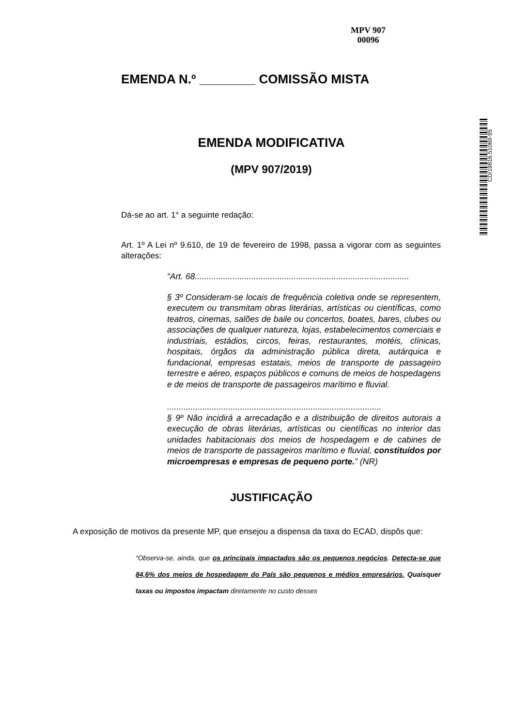MPV 907
00096
CD/19816.51069-95
EMENDA N.º ________ COMISSÃO MISTA
EMENDA MODIFICATIVA
(MPV 907/2019)
Dá-se ao art. 1° a seguinte redação:
Art. 1º A Lei nº 9.610, de 19 de fevereiro de 1998, passa a vigorar com as seguintes alterações:
“Art. 68...........................................................................................
§ 3º Consideram-se locais de frequência coletiva onde se representem, executem ou transmitam obras literárias, artísticas ou científicas, como teatros, cinemas, salões de baile ou concertos, boates, bares, clubes ou associações de qualquer natureza, lojas, estabelecimentos comerciais e industriais, estádios, circos, feiras, restaurantes, motéis, clínicas, hospitais, órgãos da administração pública direta, autárquica e fundacional, empresas estatais, meios de transporte de passageiro terrestre e aéreo, espaços públicos e comuns de meios de hospedagens e de meios de transporte de passageiros marítimo e fluvial.
...........................................................................................
§ 9º Não incidirá a arrecadação e a distribuição de direitos autorais a execução de obras literárias, artísticas ou científicas no interior das unidades habitacionais dos meios de hospedagem e de cabines de meios de transporte de passageiros marítimo e fluvial, constituídos por microempresas e empresas de pequeno porte.” (NR)
JUSTIFICAÇÃO
A exposição de motivos da presente MP, que ensejou a dispensa da taxa do ECAD, dispôs que:
“Observa-se, ainda, que os principais impactados são os pequenos negócios. Detecta-se que 84,6% dos meios de hospedagem do País são pequenos e médios empresários. Quaisquer taxas ou impostos impactam diretamente no custo desses